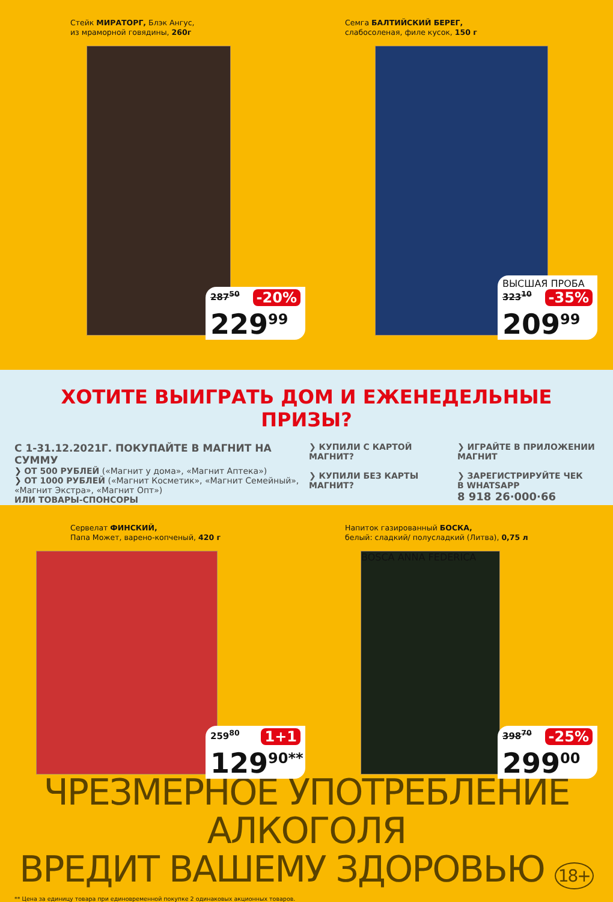Стейк МИРАТОРГ, Блэк Ангус,
из мраморной говядины, 260г
287<sup>50</sup> -20%
229<sup>99</sup>
Семга БАЛТИЙСКИЙ БЕРЕГ,
слабосоленая, филе кусок, 150 г
ВЫСШАЯ ПРОБА
323<sup>10</sup> -35%
209<sup>99</sup>
ХОТИТЕ ВЫИГРАТЬ ДОМ И ЕЖЕНЕДЕЛЬНЫЕ ПРИЗЫ?
С 1-31.12.2021Г. ПОКУПАЙТЕ В МАГНИТ НА СУММУ
❯ ОТ 500 РУБЛЕЙ («Магнит у дома», «Магнит Аптека»)
❯ ОТ 1000 РУБЛЕЙ («Магнит Косметик», «Магнит Семейный»,
«Магнит Экстра», «Магнит Опт»)
ИЛИ ТОВАРЫ-СПОНСОРЫ
❯ КУПИЛИ С КАРТОЙ МАГНИТ?
❯ ИГРАЙТЕ В ПРИЛОЖЕНИИ МАГНИТ
❯ КУПИЛИ БЕЗ КАРТЫ МАГНИТ?
❯ ЗАРЕГИСТРИРУЙТЕ ЧЕК
В WHATSAPP
8 918 26·000·66
Сервелат ФИНСКИЙ,
Папа Может, варено-копченый, 420 г
259<sup>80</sup> 1+1
129<sup>90**</sup>
Напиток газированный БОСКА,
белый: сладкий/ полусладкий (Литва), 0,75 л
BOSCA ANNA FEDERICA
398<sup>70</sup> -25%
299<sup>00</sup>
ЧРЕЗМЕРНОЕ УПОТРЕБЛЕНИЕ АЛКОГОЛЯ
ВРЕДИТ ВАШЕМУ ЗДОРОВЬЮ 18+
** Цена за единицу товара при единовременной покупке 2 одинаковых акционных товаров.